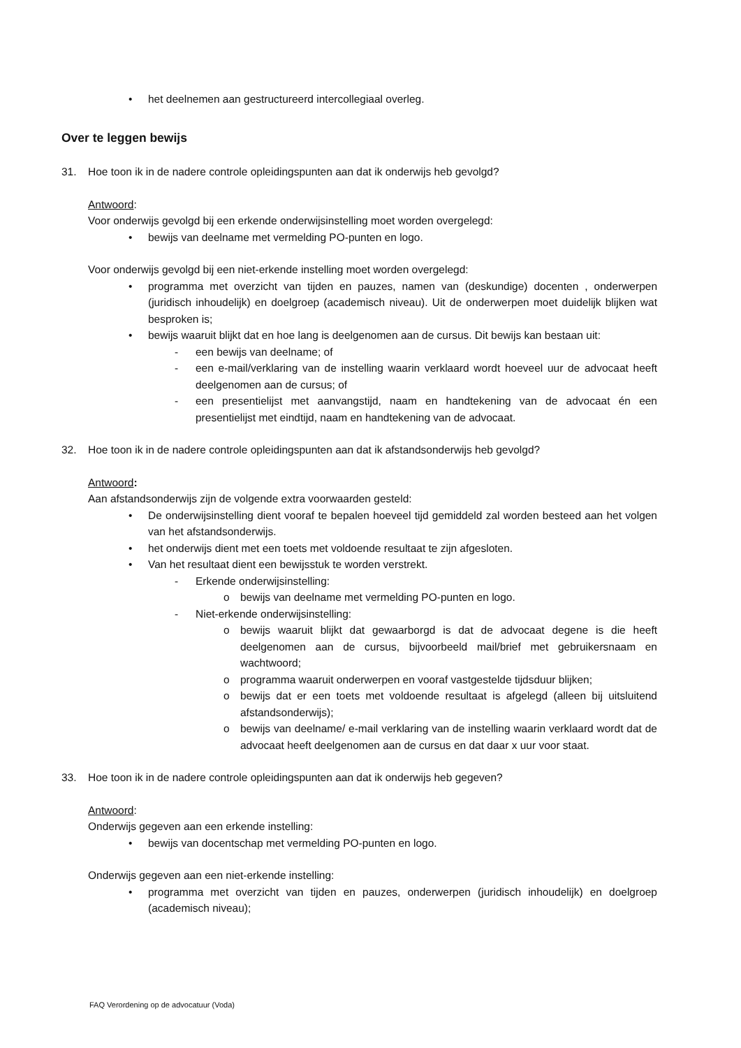• het deelnemen aan gestructureerd intercollegiaal overleg.
Over te leggen bewijs
31. Hoe toon ik in de nadere controle opleidingspunten aan dat ik onderwijs heb gevolgd?
Antwoord:
Voor onderwijs gevolgd bij een erkende onderwijsinstelling moet worden overgelegd:
• bewijs van deelname met vermelding PO-punten en logo.
Voor onderwijs gevolgd bij een niet-erkende instelling moet worden overgelegd:
• programma met overzicht van tijden en pauzes, namen van (deskundige) docenten , onderwerpen (juridisch inhoudelijk) en doelgroep (academisch niveau). Uit de onderwerpen moet duidelijk blijken wat besproken is;
• bewijs waaruit blijkt dat en hoe lang is deelgenomen aan de cursus. Dit bewijs kan bestaan uit:
- een bewijs van deelname; of
- een e-mail/verklaring van de instelling waarin verklaard wordt hoeveel uur de advocaat heeft deelgenomen aan de cursus; of
- een presentielijst met aanvangstijd, naam en handtekening van de advocaat én een presentielijst met eindtijd, naam en handtekening van de advocaat.
32. Hoe toon ik in de nadere controle opleidingspunten aan dat ik afstandsonderwijs heb gevolgd?
Antwoord:
Aan afstandsonderwijs zijn de volgende extra voorwaarden gesteld:
• De onderwijsinstelling dient vooraf te bepalen hoeveel tijd gemiddeld zal worden besteed aan het volgen van het afstandsonderwijs.
• het onderwijs dient met een toets met voldoende resultaat te zijn afgesloten.
• Van het resultaat dient een bewijsstuk te worden verstrekt.
- Erkende onderwijsinstelling:
o bewijs van deelname met vermelding PO-punten en logo.
- Niet-erkende onderwijsinstelling:
o bewijs waaruit blijkt dat gewaarborgd is dat de advocaat degene is die heeft deelgenomen aan de cursus, bijvoorbeeld mail/brief met gebruikersnaam en wachtwoord;
o programma waaruit onderwerpen en vooraf vastgestelde tijdsduur blijken;
o bewijs dat er een toets met voldoende resultaat is afgelegd (alleen bij uitsluitend afstandsonderwijs);
o bewijs van deelname/ e-mail verklaring van de instelling waarin verklaard wordt dat de advocaat heeft deelgenomen aan de cursus en dat daar x uur voor staat.
33. Hoe toon ik in de nadere controle opleidingspunten aan dat ik onderwijs heb gegeven?
Antwoord:
Onderwijs gegeven aan een erkende instelling:
• bewijs van docentschap met vermelding PO-punten en logo.
Onderwijs gegeven aan een niet-erkende instelling:
• programma met overzicht van tijden en pauzes, onderwerpen (juridisch inhoudelijk) en doelgroep (academisch niveau);
FAQ Verordening op de advocatuur (Voda)